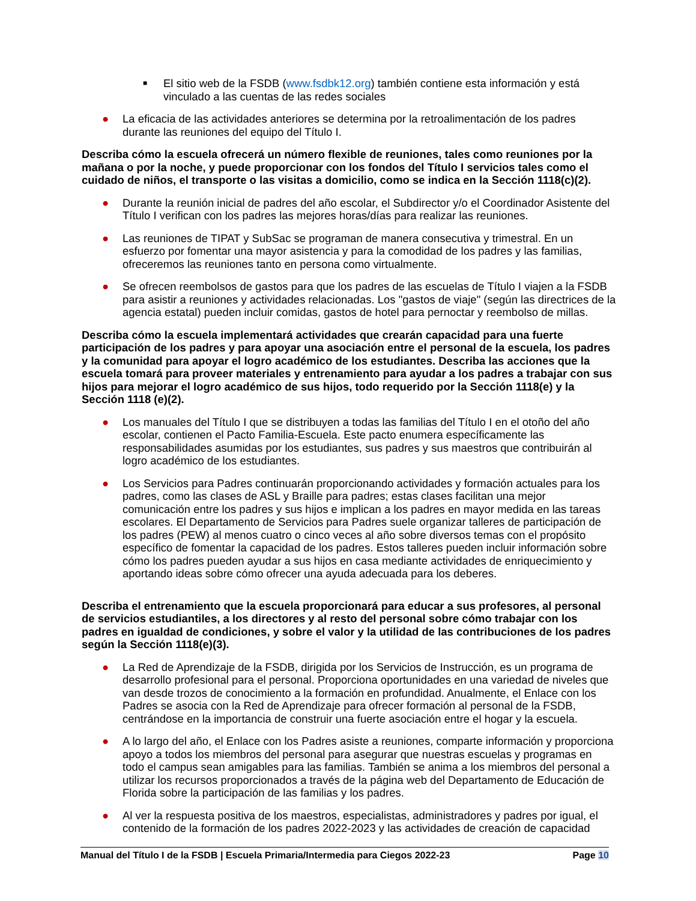■ El sitio web de la FSDB (www.fsdbk12.org) también contiene esta información y está vinculado a las cuentas de las redes sociales
● La eficacia de las actividades anteriores se determina por la retroalimentación de los padres durante las reuniones del equipo del Título I.
Describa cómo la escuela ofrecerá un número flexible de reuniones, tales como reuniones por la mañana o por la noche, y puede proporcionar con los fondos del Título I servicios tales como el cuidado de niños, el transporte o las visitas a domicilio, como se indica en la Sección 1118(c)(2).
● Durante la reunión inicial de padres del año escolar, el Subdirector y/o el Coordinador Asistente del Título I verifican con los padres las mejores horas/días para realizar las reuniones.
● Las reuniones de TIPAT y SubSac se programan de manera consecutiva y trimestral. En un esfuerzo por fomentar una mayor asistencia y para la comodidad de los padres y las familias, ofreceremos las reuniones tanto en persona como virtualmente.
● Se ofrecen reembolsos de gastos para que los padres de las escuelas de Título I viajen a la FSDB para asistir a reuniones y actividades relacionadas. Los "gastos de viaje" (según las directrices de la agencia estatal) pueden incluir comidas, gastos de hotel para pernoctar y reembolso de millas.
Describa cómo la escuela implementará actividades que crearán capacidad para una fuerte participación de los padres y para apoyar una asociación entre el personal de la escuela, los padres y la comunidad para apoyar el logro académico de los estudiantes. Describa las acciones que la escuela tomará para proveer materiales y entrenamiento para ayudar a los padres a trabajar con sus hijos para mejorar el logro académico de sus hijos, todo requerido por la Sección 1118(e) y la Sección 1118 (e)(2).
● Los manuales del Título I que se distribuyen a todas las familias del Título I en el otoño del año escolar, contienen el Pacto Familia-Escuela. Este pacto enumera específicamente las responsabilidades asumidas por los estudiantes, sus padres y sus maestros que contribuirán al logro académico de los estudiantes.
● Los Servicios para Padres continuarán proporcionando actividades y formación actuales para los padres, como las clases de ASL y Braille para padres; estas clases facilitan una mejor comunicación entre los padres y sus hijos e implican a los padres en mayor medida en las tareas escolares. El Departamento de Servicios para Padres suele organizar talleres de participación de los padres (PEW) al menos cuatro o cinco veces al año sobre diversos temas con el propósito específico de fomentar la capacidad de los padres. Estos talleres pueden incluir información sobre cómo los padres pueden ayudar a sus hijos en casa mediante actividades de enriquecimiento y aportando ideas sobre cómo ofrecer una ayuda adecuada para los deberes.
Describa el entrenamiento que la escuela proporcionará para educar a sus profesores, al personal de servicios estudiantiles, a los directores y al resto del personal sobre cómo trabajar con los padres en igualdad de condiciones, y sobre el valor y la utilidad de las contribuciones de los padres según la Sección 1118(e)(3).
● La Red de Aprendizaje de la FSDB, dirigida por los Servicios de Instrucción, es un programa de desarrollo profesional para el personal. Proporciona oportunidades en una variedad de niveles que van desde trozos de conocimiento a la formación en profundidad. Anualmente, el Enlace con los Padres se asocia con la Red de Aprendizaje para ofrecer formación al personal de la FSDB, centrándose en la importancia de construir una fuerte asociación entre el hogar y la escuela.
● A lo largo del año, el Enlace con los Padres asiste a reuniones, comparte información y proporciona apoyo a todos los miembros del personal para asegurar que nuestras escuelas y programas en todo el campus sean amigables para las familias. También se anima a los miembros del personal a utilizar los recursos proporcionados a través de la página web del Departamento de Educación de Florida sobre la participación de las familias y los padres.
● Al ver la respuesta positiva de los maestros, especialistas, administradores y padres por igual, el contenido de la formación de los padres 2022-2023 y las actividades de creación de capacidad
Manual del Título I de la FSDB | Escuela Primaria/Intermedia para Ciegos 2022-23 Page 10